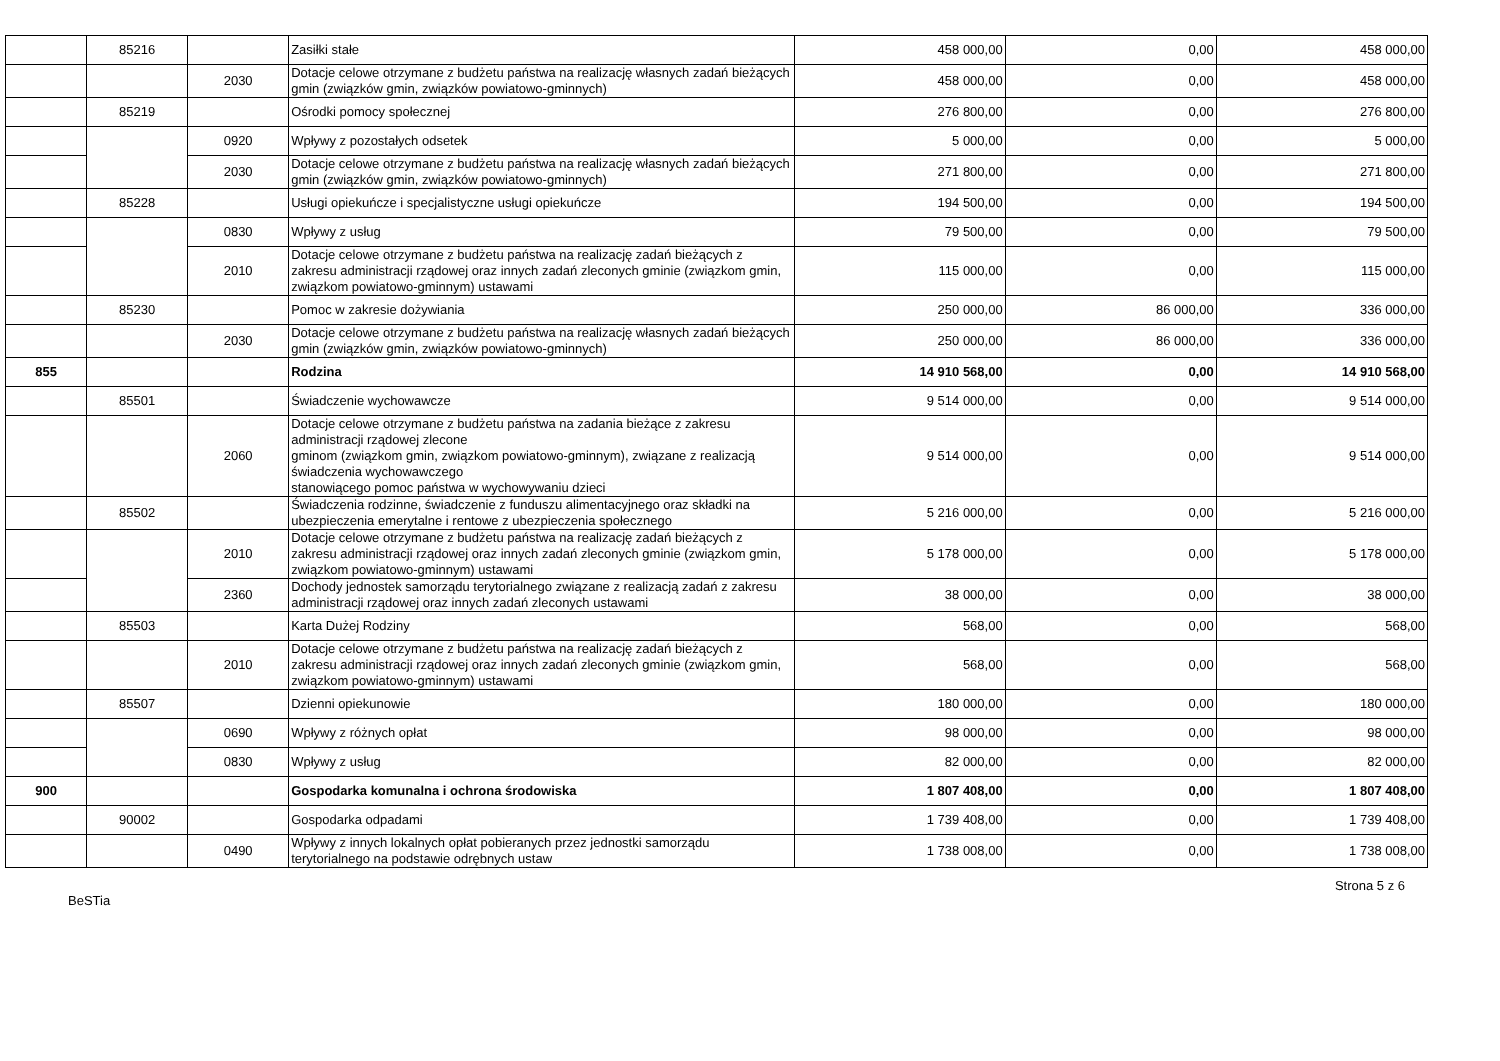| | 85216 | | Zasiłki stałe | 458 000,00 | 0,00 | 458 000,00 |
| | | 2030 | Dotacje celowe otrzymane z budżetu państwa na realizację własnych zadań bieżących gmin (związków gmin, związków powiatowo-gminnych) | 458 000,00 | 0,00 | 458 000,00 |
| | 85219 | | Ośrodki pomocy społecznej | 276 800,00 | 0,00 | 276 800,00 |
| | | 0920 | Wpływy z pozostałych odsetek | 5 000,00 | 0,00 | 5 000,00 |
| | | 2030 | Dotacje celowe otrzymane z budżetu państwa na realizację własnych zadań bieżących gmin (związków gmin, związków powiatowo-gminnych) | 271 800,00 | 0,00 | 271 800,00 |
| | 85228 | | Usługi opiekuńcze i specjalistyczne usługi opiekuńcze | 194 500,00 | 0,00 | 194 500,00 |
| | | 0830 | Wpływy z usług | 79 500,00 | 0,00 | 79 500,00 |
| | | 2010 | Dotacje celowe otrzymane z budżetu państwa na realizację zadań bieżących z zakresu administracji rządowej oraz innych zadań zleconych gminie (związkom gmin, związkom powiatowo-gminnym) ustawami | 115 000,00 | 0,00 | 115 000,00 |
| | 85230 | | Pomoc w zakresie dożywiania | 250 000,00 | 86 000,00 | 336 000,00 |
| | | 2030 | Dotacje celowe otrzymane z budżetu państwa na realizację własnych zadań bieżących gmin (związków gmin, związków powiatowo-gminnych) | 250 000,00 | 86 000,00 | 336 000,00 |
| 855 | | | Rodzina | 14 910 568,00 | 0,00 | 14 910 568,00 |
| | 85501 | | Świadczenie wychowawcze | 9 514 000,00 | 0,00 | 9 514 000,00 |
| | | 2060 | Dotacje celowe otrzymane z budżetu państwa na zadania bieżące z zakresu administracji rządowej zlecone gminom (związkom gmin, związkom powiatowo-gminnym), związane z realizacją świadczenia wychowawczego stanowiącego pomoc państwa w wychowywaniu dzieci | 9 514 000,00 | 0,00 | 9 514 000,00 |
| | 85502 | | Świadczenia rodzinne, świadczenie z funduszu alimentacyjnego oraz składki na ubezpieczenia emerytalne i rentowe z ubezpieczenia społecznego | 5 216 000,00 | 0,00 | 5 216 000,00 |
| | | 2010 | Dotacje celowe otrzymane z budżetu państwa na realizację zadań bieżących z zakresu administracji rządowej oraz innych zadań zleconych gminie (związkom gmin, związkom powiatowo-gminnym) ustawami | 5 178 000,00 | 0,00 | 5 178 000,00 |
| | | 2360 | Dochody jednostek samorządu terytorialnego związane z realizacją zadań z zakresu administracji rządowej oraz innych zadań zleconych ustawami | 38 000,00 | 0,00 | 38 000,00 |
| | 85503 | | Karta Dużej Rodziny | 568,00 | 0,00 | 568,00 |
| | | 2010 | Dotacje celowe otrzymane z budżetu państwa na realizację zadań bieżących z zakresu administracji rządowej oraz innych zadań zleconych gminie (związkom gmin, związkom powiatowo-gminnym) ustawami | 568,00 | 0,00 | 568,00 |
| | 85507 | | Dzienni opiekunowie | 180 000,00 | 0,00 | 180 000,00 |
| | | 0690 | Wpływy z różnych opłat | 98 000,00 | 0,00 | 98 000,00 |
| | | 0830 | Wpływy z usług | 82 000,00 | 0,00 | 82 000,00 |
| 900 | | | Gospodarka komunalna i ochrona środowiska | 1 807 408,00 | 0,00 | 1 807 408,00 |
| | 90002 | | Gospodarka odpadami | 1 739 408,00 | 0,00 | 1 739 408,00 |
| | | 0490 | Wpływy z innych lokalnych opłat pobieranych przez jednostki samorządu terytorialnego na podstawie odrębnych ustaw | 1 738 008,00 | 0,00 | 1 738 008,00 |
BeSTia Strona 5 z 6